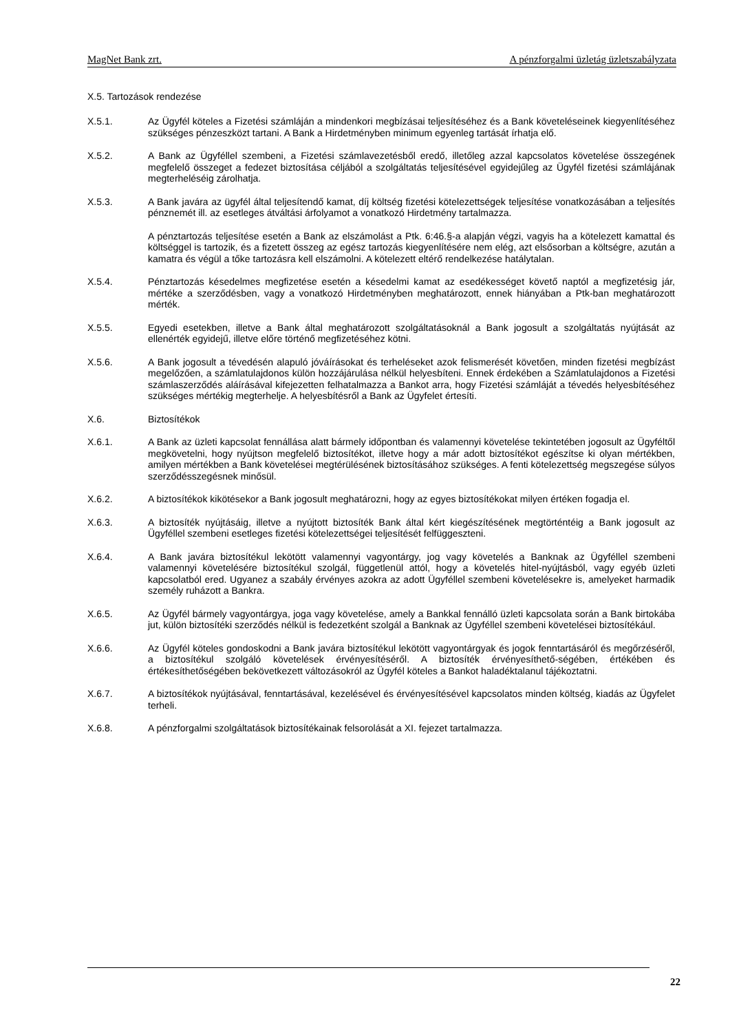MagNet Bank zrt. A pénzforgalmi üzletág üzletszabályzata
X.5. Tartozások rendezése
X.5.1. Az Ügyfél köteles a Fizetési számláján a mindenkori megbízásai teljesítéséhez és a Bank követeléseinek kiegyenlítéséhez szükséges pénzeszközt tartani. A Bank a Hirdetményben minimum egyenleg tartását írhatja elő.
X.5.2. A Bank az Ügyféllel szembeni, a Fizetési számlavezetésből eredő, illetőleg azzal kapcsolatos követelése összegének megfelelő összeget a fedezet biztosítása céljából a szolgáltatás teljesítésével egyidejűleg az Ügyfél fizetési számlájának megterheléséig zárolhatja.
X.5.3. A Bank javára az ügyfél által teljesítendő kamat, díj költség fizetési kötelezettségek teljesítése vonatkozásában a teljesítés pénznemét ill. az esetleges átváltási árfolyamot a vonatkozó Hirdetmény tartalmazza.
A pénztartozás teljesítése esetén a Bank az elszámolást a Ptk. 6:46.§-a alapján végzi, vagyis ha a kötelezett kamattal és költséggel is tartozik, és a fizetett összeg az egész tartozás kiegyenlítésére nem elég, azt elsősorban a költségre, azután a kamatra és végül a tőke tartozásra kell elszámolni. A kötelezett eltérő rendelkezése hatálytalan.
X.5.4. Pénztartozás késedelmes megfizetése esetén a késedelmi kamat az esedékességet követő naptól a megfizetésig jár, mértéke a szerződésben, vagy a vonatkozó Hirdetményben meghatározott, ennek hiányában a Ptk-ban meghatározott mérték.
X.5.5. Egyedi esetekben, illetve a Bank által meghatározott szolgáltatásoknál a Bank jogosult a szolgáltatás nyújtását az ellenérték egyidejű, illetve előre történő megfizetéséhez kötni.
X.5.6. A Bank jogosult a tévedésén alapuló jóváírásokat és terheléseket azok felismerését követően, minden fizetési megbízást megelőzően, a számlatulajdonos külön hozzájárulása nélkül helyesbíteni. Ennek érdekében a Számlatulajdonos a Fizetési számlaszerződés aláírásával kifejezetten felhatalmazza a Bankot arra, hogy Fizetési számláját a tévedés helyesbítéséhez szükséges mértékig megterhelje. A helyesbítésről a Bank az Ügyfelet értesíti.
X.6. Biztosítékok
X.6.1. A Bank az üzleti kapcsolat fennállása alatt bármely időpontban és valamennyi követelése tekintetében jogosult az Ügyféltől megkövetelni, hogy nyújtson megfelelő biztosítékot, illetve hogy a már adott biztosítékot egészítse ki olyan mértékben, amilyen mértékben a Bank követelései megtérülésének biztosításához szükséges. A fenti kötelezettség megszegése súlyos szerződésszegésnek minősül.
X.6.2. A biztosítékok kikötésekor a Bank jogosult meghatározni, hogy az egyes biztosítékokat milyen értéken fogadja el.
X.6.3. A biztosíték nyújtásáig, illetve a nyújtott biztosíték Bank által kért kiegészítésének megtörténtéig a Bank jogosult az Ügyféllel szembeni esetleges fizetési kötelezettségei teljesítését felfüggeszteni.
X.6.4. A Bank javára biztosítékul lekötött valamennyi vagyontárgy, jog vagy követelés a Banknak az Ügyféllel szembeni valamennyi követelésére biztosítékul szolgál, függetlenül attól, hogy a követelés hitel-nyújtásból, vagy egyéb üzleti kapcsolatból ered. Ugyanez a szabály érvényes azokra az adott Ügyféllel szembeni követelésekre is, amelyeket harmadik személy ruházott a Bankra.
X.6.5. Az Ügyfél bármely vagyontárgya, joga vagy követelése, amely a Bankkal fennálló üzleti kapcsolata során a Bank birtokába jut, külön biztosítéki szerződés nélkül is fedezetként szolgál a Banknak az Ügyféllel szembeni követelései biztosítékául.
X.6.6. Az Ügyfél köteles gondoskodni a Bank javára biztosítékul lekötött vagyontárgyak és jogok fenntartásáról és megőrzéséről, a biztosítékul szolgáló követelések érvényesítéséről. A biztosíték érvényesíthető-ségében, értékében és értékesíthetőségében bekövetkezett változásokról az Ügyfél köteles a Bankot haladéktalanul tájékoztatni.
X.6.7. A biztosítékok nyújtásával, fenntartásával, kezelésével és érvényesítésével kapcsolatos minden költség, kiadás az Ügyfelet terheli.
X.6.8. A pénzforgalmi szolgáltatások biztosítékainak felsorolását a XI. fejezet tartalmazza.
22